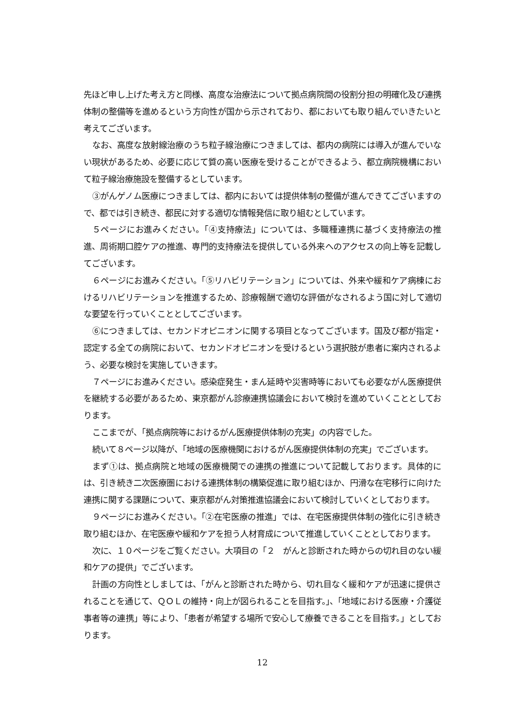先ほど申し上げた考え方と同様、高度な治療法について拠点病院間の役割分担の明確化及び連携体制の整備等を進めるという方向性が国から示されており、都においても取り組んでいきたいと考えてございます。
なお、高度な放射線治療のうち粒子線治療につきましては、都内の病院には導入が進んでいない現状があるため、必要に応じて質の高い医療を受けることができるよう、都立病院機構において粒子線治療施設を整備するとしています。
③がんゲノム医療につきましては、都内においては提供体制の整備が進んできてございますので、都では引き続き、都民に対する適切な情報発信に取り組むとしています。
５ページにお進みください。「④支持療法」については、多職種連携に基づく支持療法の推進、周術期口腔ケアの推進、専門的支持療法を提供している外来へのアクセスの向上等を記載してございます。
６ページにお進みください。「⑤リハビリテーション」については、外来や緩和ケア病棟におけるリハビリテーションを推進するため、診療報酬で適切な評価がなされるよう国に対して適切な要望を行っていくこととしてございます。
⑥につきましては、セカンドオピニオンに関する項目となってございます。国及び都が指定・認定する全ての病院において、セカンドオピニオンを受けるという選択肢が患者に案内されるよう、必要な検討を実施していきます。
７ページにお進みください。感染症発生・まん延時や災害時等においても必要ながん医療提供を継続する必要があるため、東京都がん診療連携協議会において検討を進めていくこととしております。
ここまでが、「拠点病院等におけるがん医療提供体制の充実」の内容でした。
続いて８ページ以降が、「地域の医療機関におけるがん医療提供体制の充実」でございます。
まず①は、拠点病院と地域の医療機関での連携の推進について記載しております。具体的には、引き続き二次医療圏における連携体制の構築促進に取り組むほか、円滑な在宅移行に向けた連携に関する課題について、東京都がん対策推進協議会において検討していくとしております。
９ページにお進みください。「②在宅医療の推進」では、在宅医療提供体制の強化に引き続き取り組むほか、在宅医療や緩和ケアを担う人材育成について推進していくこととしております。
次に、１０ページをご覧ください。大項目の「２　がんと診断された時からの切れ目のない緩和ケアの提供」でございます。
計画の方向性としましては、「がんと診断された時から、切れ目なく緩和ケアが迅速に提供されることを通じて、ＱＯＬの維持・向上が図られることを目指す。」、「地域における医療・介護従事者等の連携」等により、「患者が希望する場所で安心して療養できることを目指す。」としております。
12